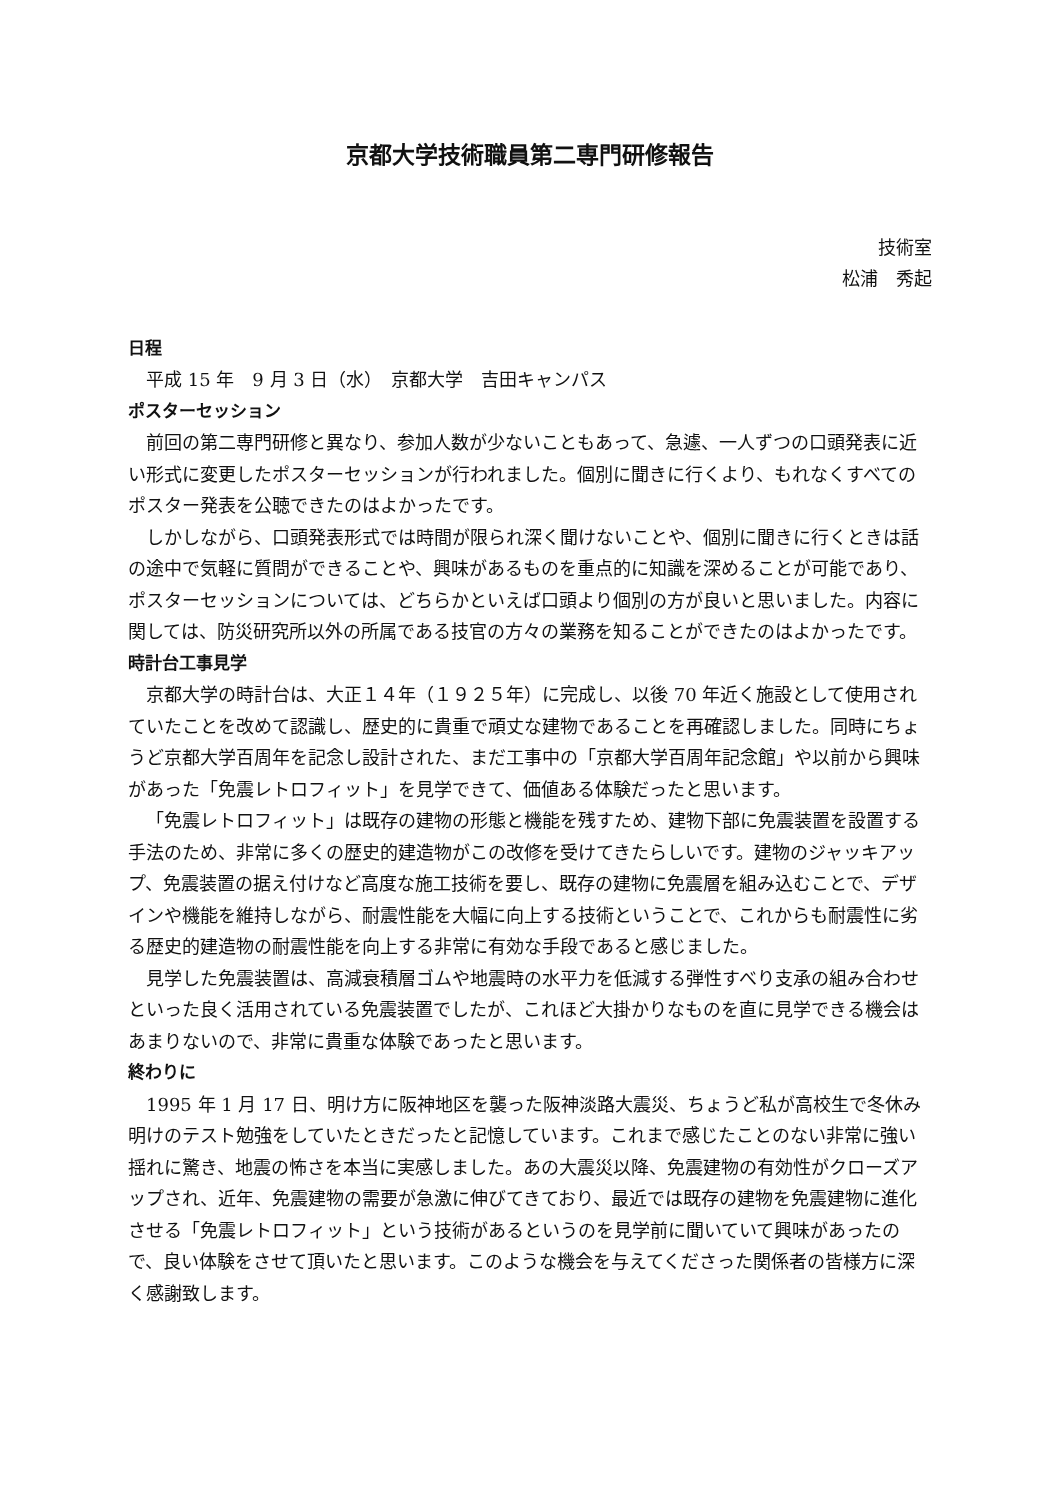京都大学技術職員第二専門研修報告
技術室
松浦　秀起
日程
平成 15 年　9 月 3 日（水）　京都大学　吉田キャンパス
ポスターセッション
前回の第二専門研修と異なり、参加人数が少ないこともあって、急遽、一人ずつの口頭発表に近い形式に変更したポスターセッションが行われました。個別に聞きに行くより、もれなくすべてのポスター発表を公聴できたのはよかったです。
しかしながら、口頭発表形式では時間が限られ深く聞けないことや、個別に聞きに行くときは話の途中で気軽に質問ができることや、興味があるものを重点的に知識を深めることが可能であり、ポスターセッションについては、どちらかといえば口頭より個別の方が良いと思いました。内容に関しては、防災研究所以外の所属である技官の方々の業務を知ることができたのはよかったです。
時計台工事見学
京都大学の時計台は、大正１４年（１９２５年）に完成し、以後 70 年近く施設として使用されていたことを改めて認識し、歴史的に貴重で頑丈な建物であることを再確認しました。同時にちょうど京都大学百周年を記念し設計された、まだ工事中の「京都大学百周年記念館」や以前から興味があった「免震レトロフィット」を見学できて、価値ある体験だったと思います。
「免震レトロフィット」は既存の建物の形態と機能を残すため、建物下部に免震装置を設置する手法のため、非常に多くの歴史的建造物がこの改修を受けてきたらしいです。建物のジャッキアップ、免震装置の据え付けなど高度な施工技術を要し、既存の建物に免震層を組み込むことで、デザインや機能を維持しながら、耐震性能を大幅に向上する技術ということで、これからも耐震性に劣る歴史的建造物の耐震性能を向上する非常に有効な手段であると感じました。
見学した免震装置は、高減衰積層ゴムや地震時の水平力を低減する弾性すべり支承の組み合わせといった良く活用されている免震装置でしたが、これほど大掛かりなものを直に見学できる機会はあまりないので、非常に貴重な体験であったと思います。
終わりに
1995 年 1 月 17 日、明け方に阪神地区を襲った阪神淡路大震災、ちょうど私が高校生で冬休み明けのテスト勉強をしていたときだったと記憶しています。これまで感じたことのない非常に強い揺れに驚き、地震の怖さを本当に実感しました。あの大震災以降、免震建物の有効性がクローズアップされ、近年、免震建物の需要が急激に伸びてきており、最近では既存の建物を免震建物に進化させる「免震レトロフィット」という技術があるというのを見学前に聞いていて興味があったので、良い体験をさせて頂いたと思います。このような機会を与えてくださった関係者の皆様方に深く感謝致します。